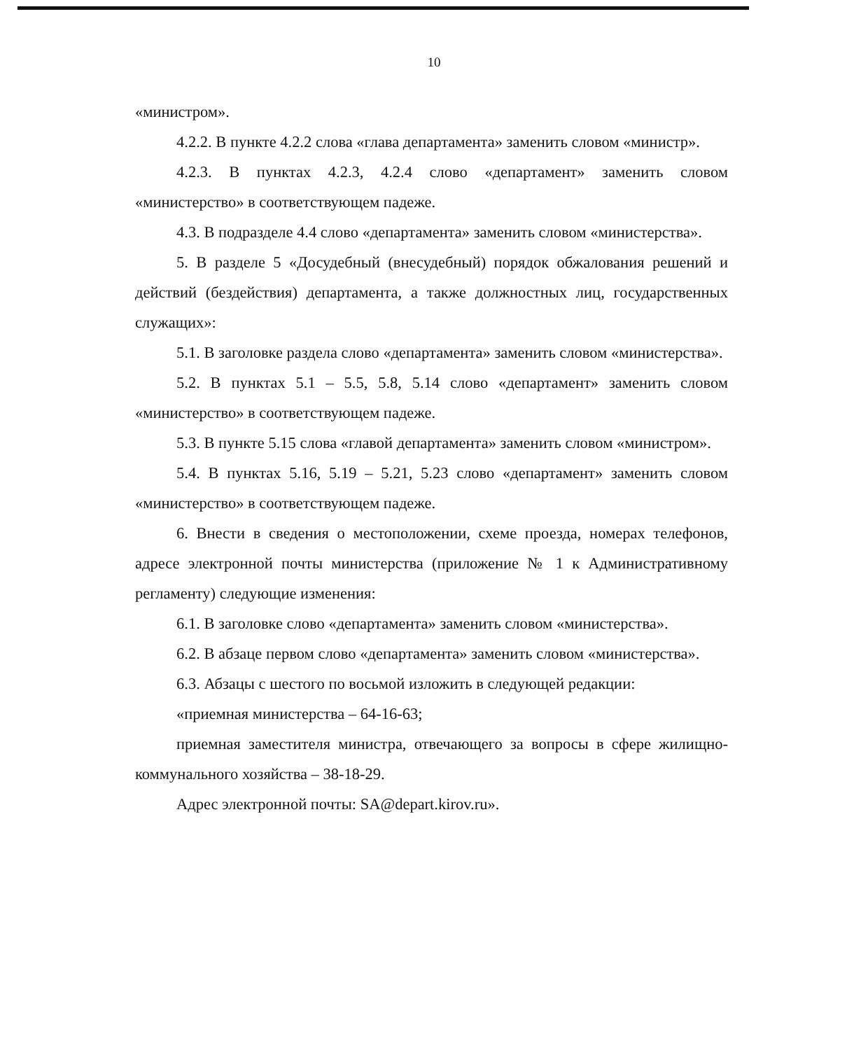10
«министром».
4.2.2. В пункте 4.2.2 слова «глава департамента» заменить словом «министр».
4.2.3. В пунктах 4.2.3, 4.2.4 слово «департамент» заменить словом «министерство» в соответствующем падеже.
4.3. В подразделе 4.4 слово «департамента» заменить словом «министерства».
5. В разделе 5 «Досудебный (внесудебный) порядок обжалования решений и действий (бездействия) департамента, а также должностных лиц, государственных служащих»:
5.1. В заголовке раздела слово «департамента» заменить словом «министерства».
5.2. В пунктах 5.1 – 5.5, 5.8, 5.14 слово «департамент» заменить словом «министерство» в соответствующем падеже.
5.3. В пункте 5.15 слова «главой департамента» заменить словом «министром».
5.4. В пунктах 5.16, 5.19 – 5.21, 5.23 слово «департамент» заменить словом «министерство» в соответствующем падеже.
6. Внести в сведения о местоположении, схеме проезда, номерах телефонов, адресе электронной почты министерства (приложение № 1 к Административному регламенту) следующие изменения:
6.1. В заголовке слово «департамента» заменить словом «министерства».
6.2. В абзаце первом слово «департамента» заменить словом «министерства».
6.3. Абзацы с шестого по восьмой изложить в следующей редакции:
«приемная министерства – 64-16-63;
приемная заместителя министра, отвечающего за вопросы в сфере жилищно-коммунального хозяйства – 38-18-29.
Адрес электронной почты: SA@depart.kirov.ru».